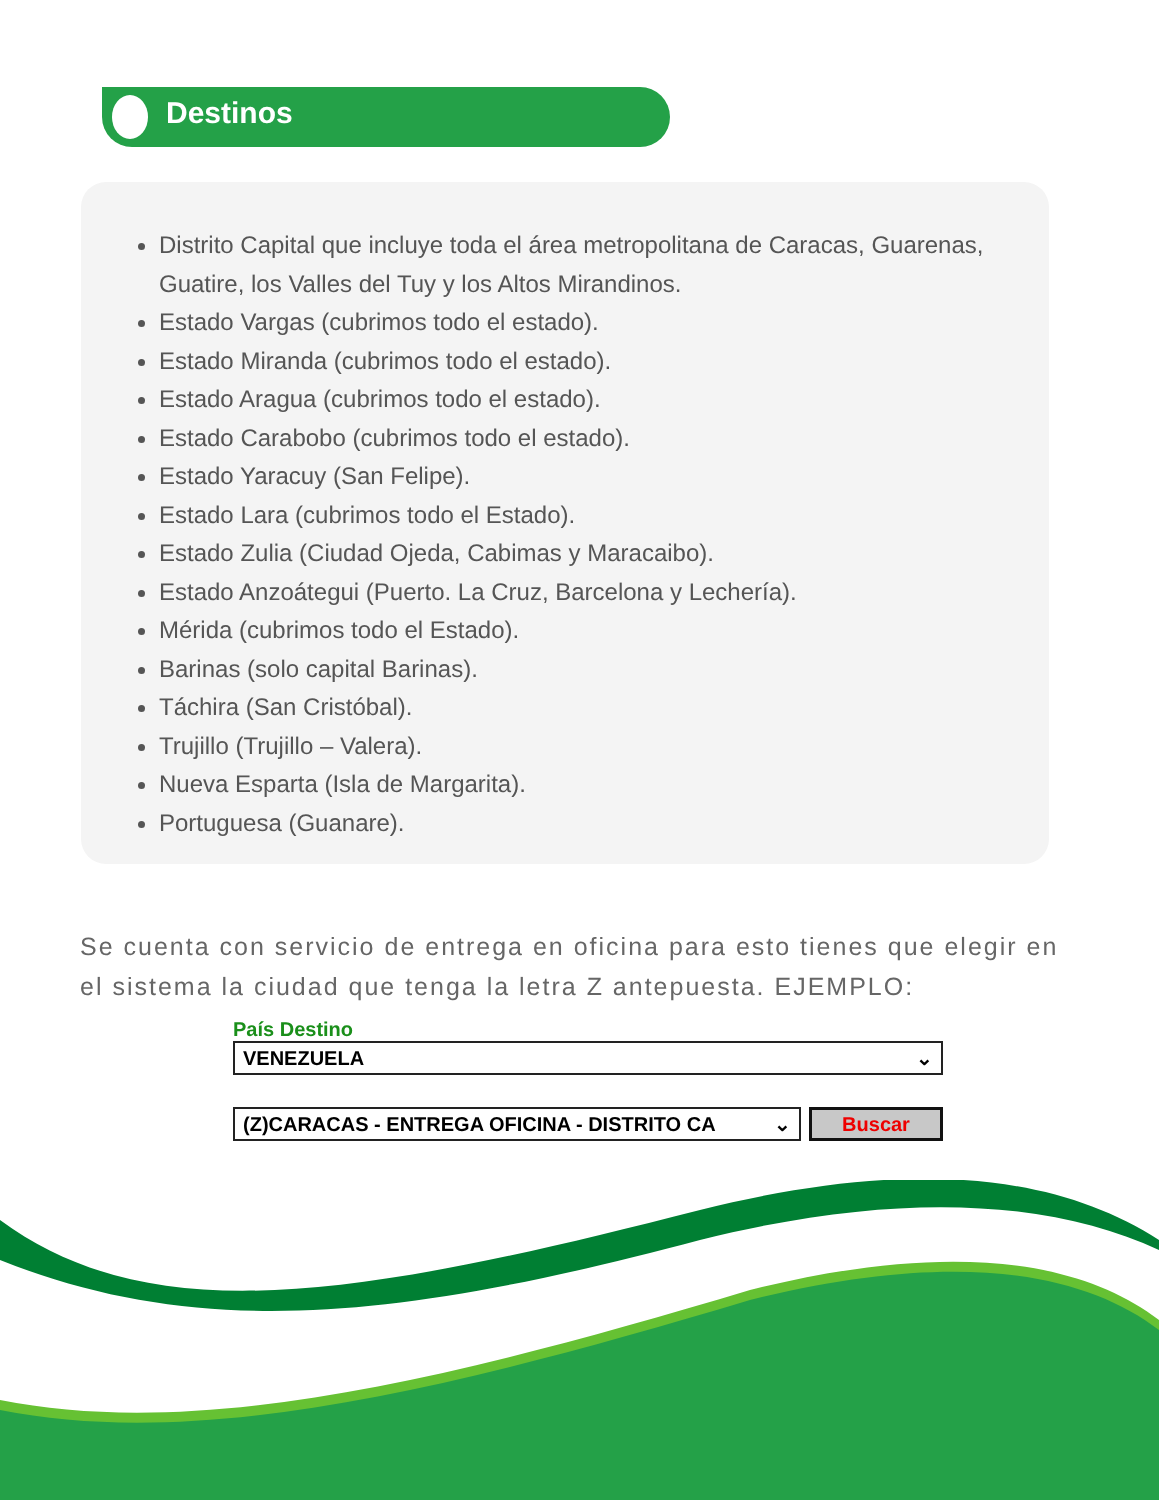Destinos
Distrito Capital que incluye toda el área metropolitana de Caracas, Guarenas, Guatire, los Valles del Tuy y los Altos Mirandinos.
Estado Vargas (cubrimos todo el estado).
Estado Miranda (cubrimos todo el estado).
Estado Aragua (cubrimos todo el estado).
Estado Carabobo (cubrimos todo el estado).
Estado Yaracuy (San Felipe).
Estado Lara (cubrimos todo el Estado).
Estado Zulia (Ciudad Ojeda, Cabimas y Maracaibo).
Estado Anzoátegui (Puerto. La Cruz, Barcelona y Lechería).
Mérida (cubrimos todo el Estado).
Barinas (solo capital Barinas).
Táchira (San Cristóbal).
Trujillo (Trujillo – Valera).
Nueva Esparta (Isla de Margarita).
Portuguesa (Guanare).
Se cuenta con servicio de entrega en oficina para esto tienes que elegir en el sistema la ciudad que tenga la letra Z antepuesta. EJEMPLO:
País Destino
VENEZUELA ⌄
(Z)CARACAS - ENTREGA OFICINA - DISTRITO CA ⌄
Buscar